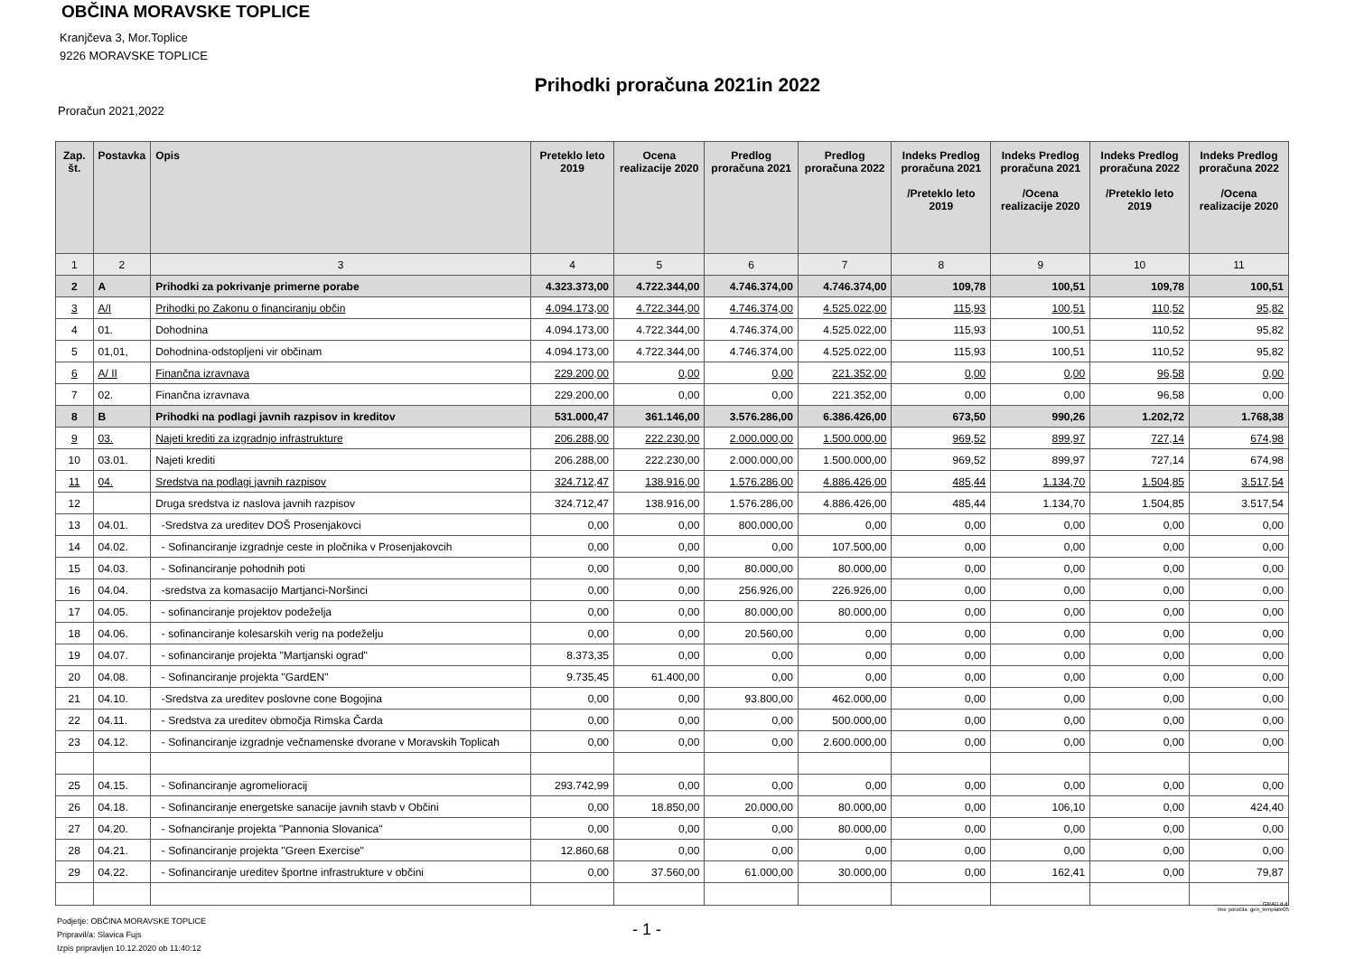OBČINA MORAVSKE TOPLICE
Kranjčeva 3, Mor.Toplice
9226 MORAVSKE TOPLICE
Prihodki proračuna 2021in 2022
Proračun 2021,2022
| Zap. št. | Postavka | Opis | Preteklo leto 2019 | Ocena realizacije 2020 | Predlog proračuna 2021 | Predlog proračuna 2022 | Indeks Predlog proračuna 2021 /Preteklo leto 2019 | Indeks Predlog proračuna 2021 /Ocena realizacije 2020 | Indeks Predlog proračuna 2022 /Preteklo leto 2019 | Indeks Predlog proračuna 2022 /Ocena realizacije 2020 |
| --- | --- | --- | --- | --- | --- | --- | --- | --- | --- | --- |
| 1 | 2 | 3 | 4 | 5 | 6 | 7 | 8 | 9 | 10 | 11 |
| 2 | A | Prihodki za pokrivanje primerne porabe | 4.323.373,00 | 4.722.344,00 | 4.746.374,00 | 4.746.374,00 | 109,78 | 100,51 | 109,78 | 100,51 |
| 3 | A/I | Prihodki po Zakonu o financiranju občin | 4.094.173,00 | 4.722.344,00 | 4.746.374,00 | 4.525.022,00 | 115,93 | 100,51 | 110,52 | 95,82 |
| 4 | 01. | Dohodnina | 4.094.173,00 | 4.722.344,00 | 4.746.374,00 | 4.525.022,00 | 115,93 | 100,51 | 110,52 | 95,82 |
| 5 | 01,01, | Dohodnina-odstopljeni vir občinam | 4.094.173,00 | 4.722.344,00 | 4.746.374,00 | 4.525.022,00 | 115,93 | 100,51 | 110,52 | 95,82 |
| 6 | A/ II | Finančna izravnava | 229.200,00 | 0,00 | 0,00 | 221.352,00 | 0,00 | 0,00 | 96,58 | 0,00 |
| 7 | 02. | Finančna izravnava | 229.200,00 | 0,00 | 0,00 | 221.352,00 | 0,00 | 0,00 | 96,58 | 0,00 |
| 8 | B | Prihodki na podlagi javnih razpisov in kreditov | 531.000,47 | 361.146,00 | 3.576.286,00 | 6.386.426,00 | 673,50 | 990,26 | 1.202,72 | 1.768,38 |
| 9 | 03. | Najeti krediti za izgradnjo infrastrukture | 206.288,00 | 222.230,00 | 2.000.000,00 | 1.500.000,00 | 969,52 | 899,97 | 727,14 | 674,98 |
| 10 | 03.01. | Najeti krediti | 206.288,00 | 222.230,00 | 2.000.000,00 | 1.500.000,00 | 969,52 | 899,97 | 727,14 | 674,98 |
| 11 | 04. | Sredstva na podlagi javnih razpisov | 324.712,47 | 138.916,00 | 1.576.286,00 | 4.886.426,00 | 485,44 | 1.134,70 | 1.504,85 | 3.517,54 |
| 12 | | Druga sredstva iz naslova javnih razpisov | 324.712,47 | 138.916,00 | 1.576.286,00 | 4.886.426,00 | 485,44 | 1.134,70 | 1.504,85 | 3.517,54 |
| 13 | 04.01. | -Sredstva za ureditev DOŠ Prosenjakovci | 0,00 | 0,00 | 800.000,00 | 0,00 | 0,00 | 0,00 | 0,00 | 0,00 |
| 14 | 04.02. | - Sofinanciranje izgradnje ceste in pločnika v Prosenjakovcih | 0,00 | 0,00 | 0,00 | 107.500,00 | 0,00 | 0,00 | 0,00 | 0,00 |
| 15 | 04.03. | - Sofinanciranje pohodnih poti | 0,00 | 0,00 | 80.000,00 | 80.000,00 | 0,00 | 0,00 | 0,00 | 0,00 |
| 16 | 04.04. | -sredstva za komasacijo Martjanci-Noršinci | 0,00 | 0,00 | 256.926,00 | 226.926,00 | 0,00 | 0,00 | 0,00 | 0,00 |
| 17 | 04.05. | - sofinanciranje projektov podeželja | 0,00 | 0,00 | 80.000,00 | 80.000,00 | 0,00 | 0,00 | 0,00 | 0,00 |
| 18 | 04.06. | - sofinanciranje kolesarskih verig na podeželju | 0,00 | 0,00 | 20.560,00 | 0,00 | 0,00 | 0,00 | 0,00 | 0,00 |
| 19 | 04.07. | - sofinanciranje projekta "Martjanski ograd" | 8.373,35 | 0,00 | 0,00 | 0,00 | 0,00 | 0,00 | 0,00 | 0,00 |
| 20 | 04.08. | - Sofinanciranje projekta "GardEN" | 9.735,45 | 61.400,00 | 0,00 | 0,00 | 0,00 | 0,00 | 0,00 | 0,00 |
| 21 | 04.10. | -Sredstva za ureditev poslovne cone Bogojina | 0,00 | 0,00 | 93.800,00 | 462.000,00 | 0,00 | 0,00 | 0,00 | 0,00 |
| 22 | 04.11. | - Sredstva za ureditev območja Rimska Čarda | 0,00 | 0,00 | 0,00 | 500.000,00 | 0,00 | 0,00 | 0,00 | 0,00 |
| 23 | 04.12. | - Sofinanciranje izgradnje večnamenske dvorane v Moravskih Toplicah | 0,00 | 0,00 | 0,00 | 2.600.000,00 | 0,00 | 0,00 | 0,00 | 0,00 |
| 25 | 04.15. | - Sofinanciranje agromelioracij | 293.742,99 | 0,00 | 0,00 | 0,00 | 0,00 | 0,00 | 0,00 | 0,00 |
| 26 | 04.18. | - Sofinanciranje energetske sanacije javnih stavb v Občini | 0,00 | 18.850,00 | 20.000,00 | 80.000,00 | 0,00 | 106,10 | 0,00 | 424,40 |
| 27 | 04.20. | - Sofnanciranje projekta "Pannonia Slovanica" | 0,00 | 0,00 | 0,00 | 80.000,00 | 0,00 | 0,00 | 0,00 | 0,00 |
| 28 | 04.21. | - Sofinanciranje projekta "Green Exercise" | 12.860,68 | 0,00 | 0,00 | 0,00 | 0,00 | 0,00 | 0,00 | 0,00 |
| 29 | 04.22. | - Sofinanciranje ureditev športne infrastrukture v občini | 0,00 | 37.560,00 | 61.000,00 | 30.000,00 | 0,00 | 162,41 | 0,00 | 79,87 |
GRAD d.d.
Ime poročila: gen_template05
Podjetje: OBČINA MORAVSKE TOPLICE
Pripravil/a: Slavica Fujs
Izpis pripravljen 10.12.2020 ob 11:40:12
- 1 -